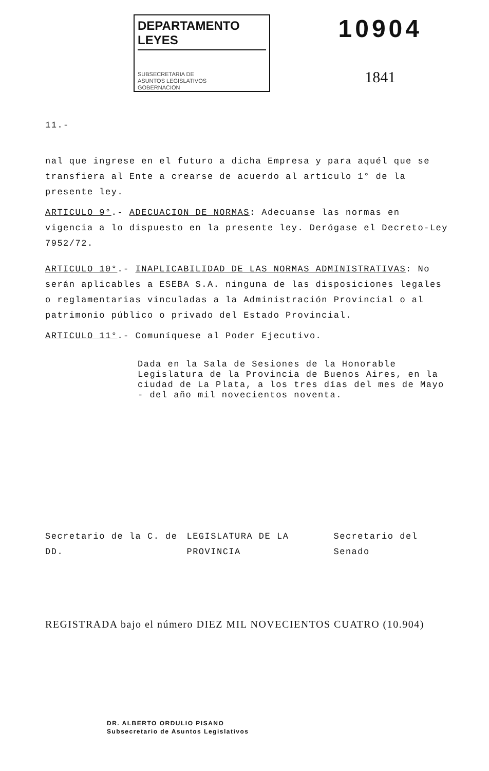DEPARTAMENTO LEYES
SUBSECRETARIA DE
ASUNTOS LEGISLATIVOS
GOBERNACION
10904
1841
11.-
nal que ingrese en el futuro a dicha Empresa y para aquél que se transfiera al Ente a crearse de acuerdo al artículo 1° de la presente ley.
ARTICULO 9°.- ADECUACION DE NORMAS: Adecuanse las normas en vigencia a lo dispuesto en la presente ley. Derógase el Decreto-Ley 7952/72.
ARTICULO 10°.- INAPLICABILIDAD DE LAS NORMAS ADMINISTRATIVAS: No serán aplicables a ESEBA S.A. ninguna de las disposiciones legales o reglamentarias vinculadas a la Administración Provincial o al patrimonio público o privado del Estado Provincial.
ARTICULO 11°.- Comuníquese al Poder Ejecutivo.
Dada en la Sala de Sesiones de la Honorable Legislatura de la Provincia de Buenos Aires, en la ciudad de La Plata, a los tres días del mes de Mayo - del año mil novecientos noventa.
Secretario de la C. de DD. LEGISLATURA DE LA PROVINCIA Secretario del Senado
REGISTRADA bajo el número DIEZ MIL NOVECIENTOS CUATRO (10.904)
DR. ALBERTO ORDULIO PISANO
Subsecretario de Asuntos Legislativos